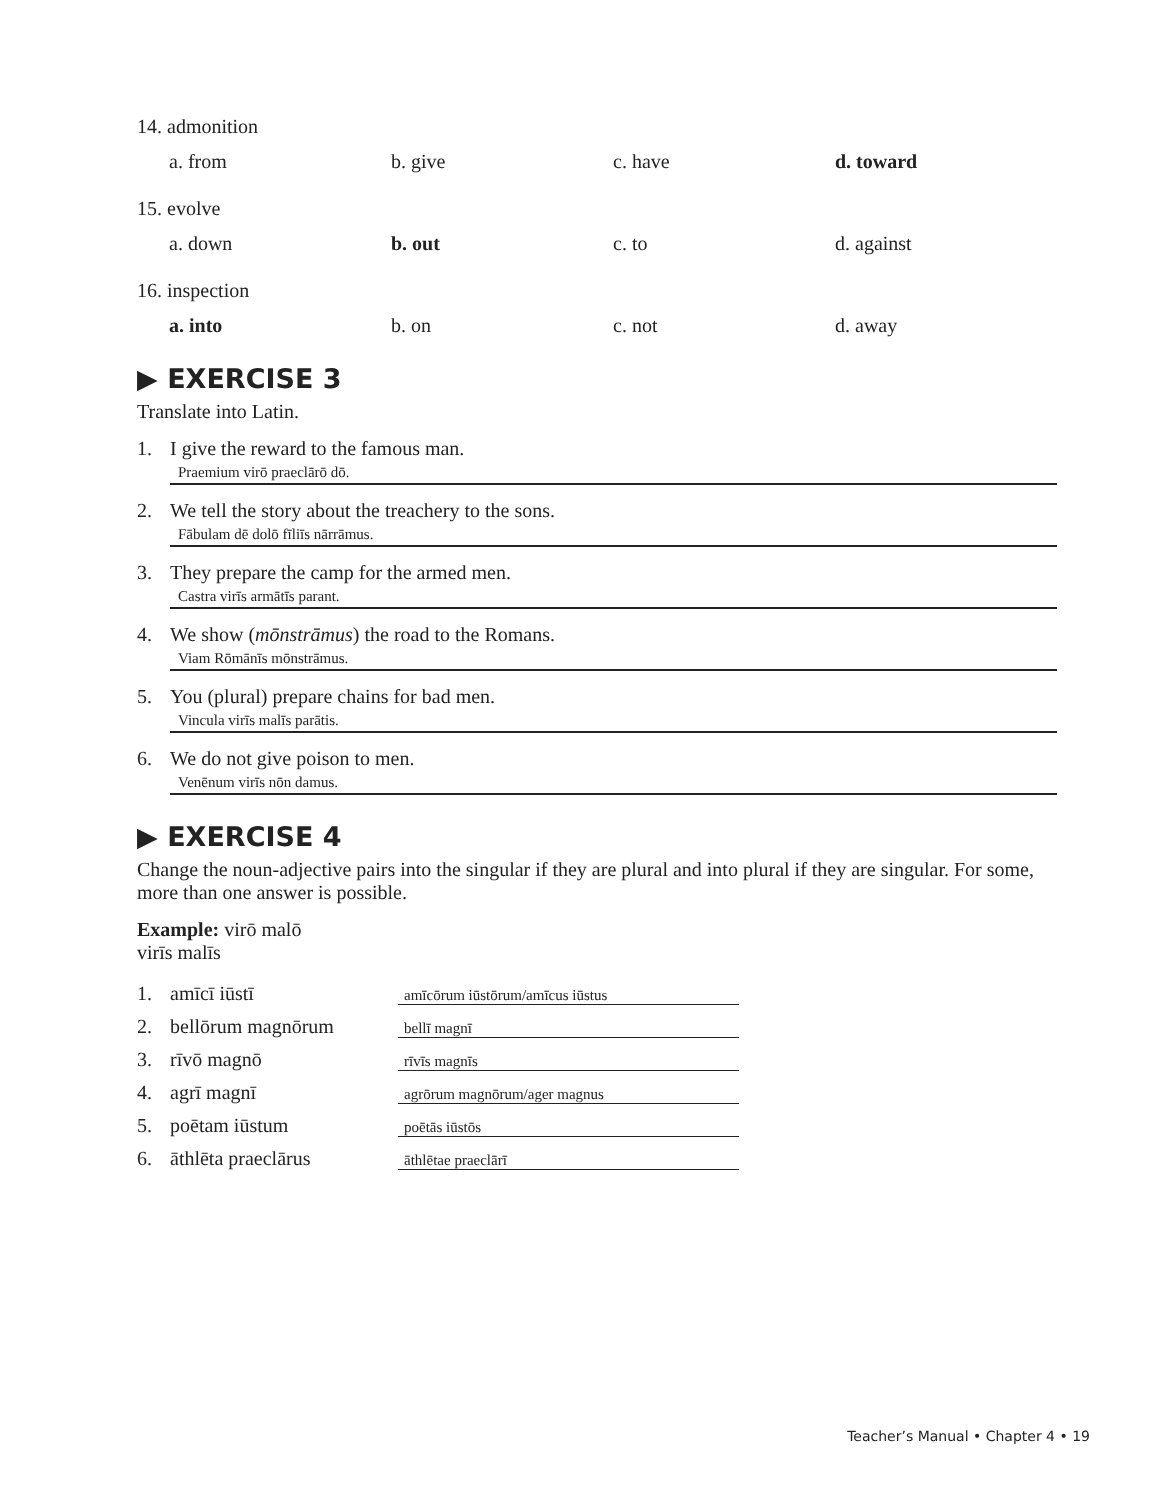14. admonition
a. from b. give c. have d. toward
15. evolve
a. down b. out c. to d. against
16. inspection
a. into b. on c. not d. away
▶ EXERCISE 3
Translate into Latin.
1. I give the reward to the famous man.
Praemium virō praeclārō dō.
2. We tell the story about the treachery to the sons.
Fābulam dē dolō fīliīs nārrāmus.
3. They prepare the camp for the armed men.
Castra virīs armātīs parant.
4. We show (mōnstrāmus) the road to the Romans.
Viam Rōmānīs mōnstrāmus.
5. You (plural) prepare chains for bad men.
Vincula virīs malīs parātis.
6. We do not give poison to men.
Venēnum virīs nōn damus.
▶ EXERCISE 4
Change the noun-adjective pairs into the singular if they are plural and into plural if they are singular. For some, more than one answer is possible.
Example: virō malō
virīs malīs
1. amīcī iūstī amīcōrum iūstōrum/amīcus iūstus
2. bellōrum magnōrum bellī magnī
3. rīvō magnō rīvīs magnīs
4. agrī magnī agrōrum magnōrum/ager magnus
5. poētam iūstum poētās iūstōs
6. āthlēta praeclārus āthlētae praeclārī
Teacher’s Manual • Chapter 4 • 19